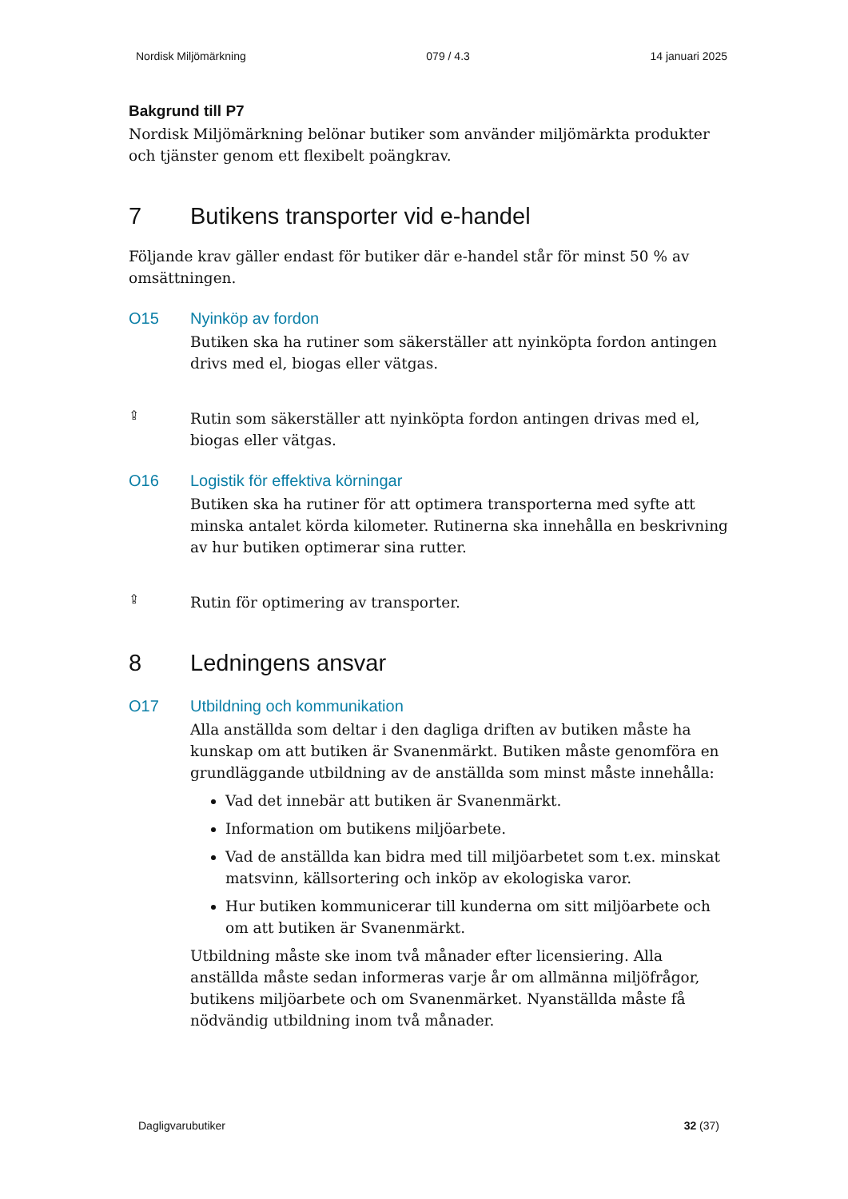Nordisk Miljömärkning 079 / 4.3 14 januari 2025
Bakgrund till P7
Nordisk Miljömärkning belönar butiker som använder miljömärkta produkter och tjänster genom ett flexibelt poängkrav.
7 Butikens transporter vid e-handel
Följande krav gäller endast för butiker där e-handel står för minst 50 % av omsättningen.
O15 Nyinköp av fordon
Butiken ska ha rutiner som säkerställer att nyinköpta fordon antingen drivs med el, biogas eller vätgas.
⇪
Rutin som säkerställer att nyinköpta fordon antingen drivas med el, biogas eller vätgas.
O16 Logistik för effektiva körningar
Butiken ska ha rutiner för att optimera transporterna med syfte att minska antalet körda kilometer. Rutinerna ska innehålla en beskrivning av hur butiken optimerar sina rutter.
⇪
Rutin för optimering av transporter.
8 Ledningens ansvar
O17 Utbildning och kommunikation
Alla anställda som deltar i den dagliga driften av butiken måste ha kunskap om att butiken är Svanenmärkt. Butiken måste genomföra en grundläggande utbildning av de anställda som minst måste innehålla:
Vad det innebär att butiken är Svanenmärkt.
Information om butikens miljöarbete.
Vad de anställda kan bidra med till miljöarbetet som t.ex. minskat matsvinn, källsortering och inköp av ekologiska varor.
Hur butiken kommunicerar till kunderna om sitt miljöarbete och om att butiken är Svanenmärkt.
Utbildning måste ske inom två månader efter licensiering. Alla anställda måste sedan informeras varje år om allmänna miljöfrågor, butikens miljöarbete och om Svanenmärket. Nyanställda måste få nödvändig utbildning inom två månader.
Dagligvarubutiker 32 (37)